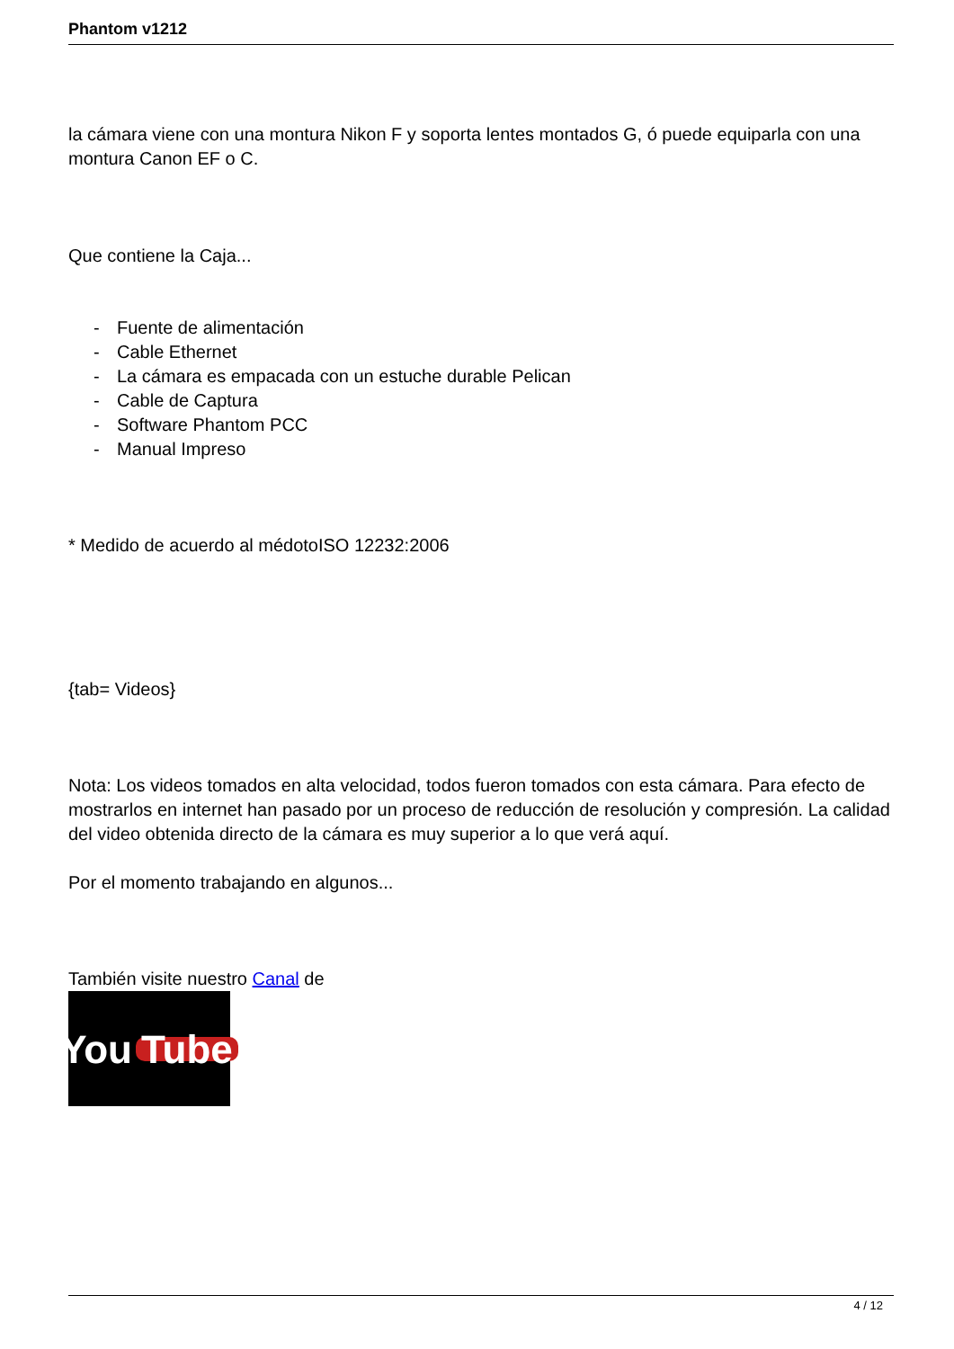Phantom v1212
la cámara viene con una montura Nikon F y soporta lentes montados G, ó puede equiparla con una montura Canon EF o C.
Que contiene la Caja...
- Fuente de alimentación
- Cable Ethernet
- La cámara es empacada con un estuche durable Pelican
- Cable de Captura
- Software Phantom PCC
- Manual Impreso
* Medido de acuerdo al médotoISO 12232:2006
{tab= Videos}
Nota: Los videos tomados en alta velocidad, todos fueron tomados con esta cámara. Para efecto de mostrarlos en internet han pasado por un proceso de reducción de resolución y compresión. La calidad del video obtenida directo de la cámara es muy superior a lo que verá aquí.
Por el momento trabajando en algunos...
También visite nuestro Canal de
You Tube
4 / 12